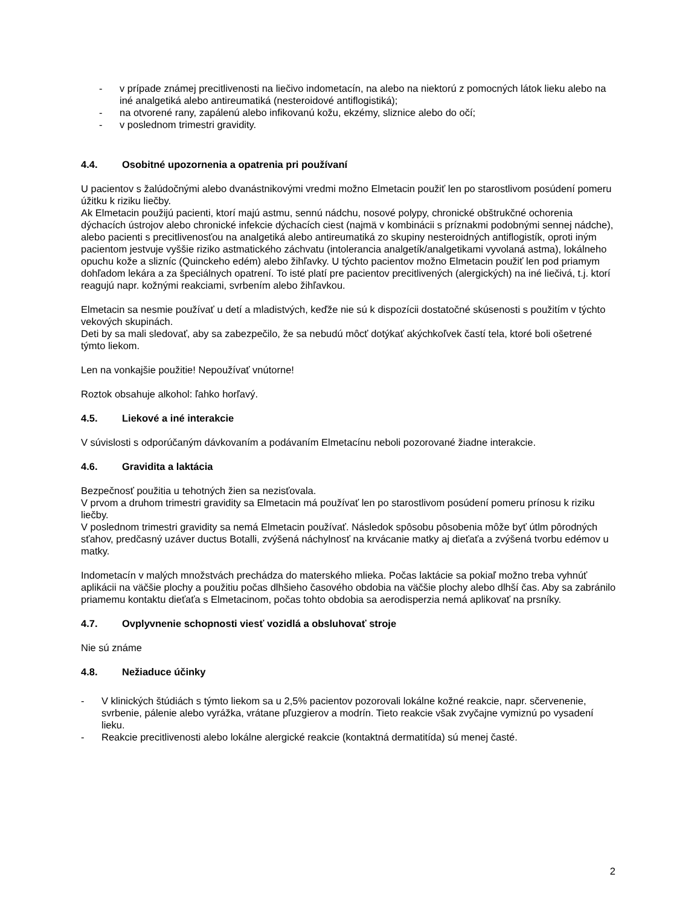- v prípade známej precitlivenosti na liečivo indometacín, na alebo na niektorú z pomocných látok lieku alebo na iné analgetiká alebo antireumatiká (nesteroidové antiflogistiká);
- na otvorené rany, zapálenú alebo infikovanú kožu, ekzémy, sliznice alebo do očí;
- v poslednom trimestri gravidity.
4.4. Osobitné upozornenia a opatrenia pri používaní
U pacientov s žalúdočnými alebo dvanástnikovými vredmi možno Elmetacin použiť len po starostlivom posúdení pomeru úžitku k riziku liečby.
Ak Elmetacin použijú pacienti, ktorí majú astmu, sennú nádchu, nosové polypy, chronické obštrukčné ochorenia dýchacích ústrojov alebo chronické infekcie dýchacích ciest (najmä v kombinácii s príznakmi podobnými sennej nádche), alebo pacienti s precitlivenosťou na analgetiká alebo antireumatiká zo skupiny nesteroidných antiflogistík, oproti iným pacientom jestvuje vyššie riziko astmatického záchvatu (intolerancia analgetík/analgetikami vyvolaná astma), lokálneho opuchu kože a slizníc (Quinckeho edém) alebo žihľavky. U týchto pacientov možno Elmetacin použiť len pod priamym dohľadom lekára a za špeciálnych opatrení. To isté platí pre pacientov precitlivených (alergických) na iné liečivá, t.j. ktorí reagujú napr. kožnými reakciami, svrbením alebo žihľavkou.
Elmetacin sa nesmie používať u detí a mladistvých, keďže nie sú k dispozícii dostatočné skúsenosti s použitím v týchto vekových skupinách.
Deti by sa mali sledovať, aby sa zabezpečilo, že sa nebudú môcť dotýkať akýchkoľvek častí tela, ktoré boli ošetrené týmto liekom.
Len na vonkajšie použitie! Nepoužívať vnútorne!
Roztok obsahuje alkohol: ľahko horľavý.
4.5. Liekové a iné interakcie
V súvislosti s odporúčaným dávkovaním a podávaním Elmetacínu neboli pozorované žiadne interakcie.
4.6. Gravidita a laktácia
Bezpečnosť použitia u tehotných žien sa nezisťovala.
V prvom a druhom trimestri gravidity sa Elmetacin má používať len po starostlivom posúdení pomeru prínosu k riziku liečby.
V poslednom trimestri gravidity sa nemá Elmetacin používať. Následok spôsobu pôsobenia môže byť útlm pôrodných sťahov, predčasný uzáver ductus Botalli, zvýšená náchylnosť na krvácanie matky aj dieťaťa a zvýšená tvorbu edémov u matky.
Indometacín v malých množstvách prechádza do materského mlieka. Počas laktácie sa pokiaľ možno treba vyhnúť aplikácii na väčšie plochy a použitiu počas dlhšieho časového obdobia na väčšie plochy alebo dlhší čas. Aby sa zabránilo priamemu kontaktu dieťaťa s Elmetacinom, počas tohto obdobia sa aerodisperzia nemá aplikovať na prsníky.
4.7. Ovplyvnenie schopnosti viesť vozidlá a obsluhovať stroje
Nie sú známe
4.8. Nežiaduce účinky
- V klinických štúdiách s týmto liekom sa u 2,5% pacientov pozorovali lokálne kožné reakcie, napr. sčervenenie, svrbenie, pálenie alebo vyrážka, vrátane pľuzgierov a modrín. Tieto reakcie však zvyčajne vymiznú po vysadení lieku.
- Reakcie precitlivenosti alebo lokálne alergické reakcie (kontaktná dermatitída) sú menej časté.
2